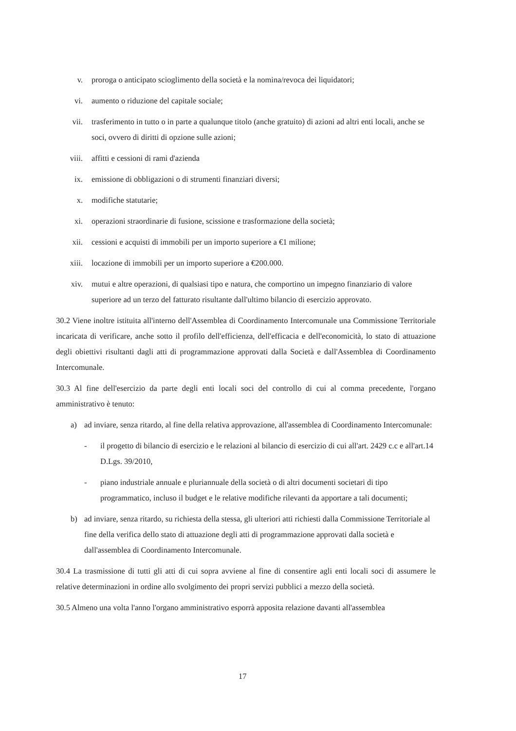v. proroga o anticipato scioglimento della società e la nomina/revoca dei liquidatori;
vi. aumento o riduzione del capitale sociale;
vii. trasferimento in tutto o in parte a qualunque titolo (anche gratuito) di azioni ad altri enti locali, anche se soci, ovvero di diritti di opzione sulle azioni;
viii. affitti e cessioni di rami d'azienda
ix. emissione di obbligazioni o di strumenti finanziari diversi;
x. modifiche statutarie;
xi. operazioni straordinarie di fusione, scissione e trasformazione della società;
xii. cessioni e acquisti di immobili per un importo superiore a €1 milione;
xiii. locazione di immobili per un importo superiore a €200.000.
xiv. mutui e altre operazioni, di qualsiasi tipo e natura, che comportino un impegno finanziario di valore superiore ad un terzo del fatturato risultante dall'ultimo bilancio di esercizio approvato.
30.2 Viene inoltre istituita all'interno dell'Assemblea di Coordinamento Intercomunale una Commissione Territoriale incaricata di verificare, anche sotto il profilo dell'efficienza, dell'efficacia e dell'economicità, lo stato di attuazione degli obiettivi risultanti dagli atti di programmazione approvati dalla Società e dall'Assemblea di Coordinamento Intercomunale.
30.3 Al fine dell'esercizio da parte degli enti locali soci del controllo di cui al comma precedente, l'organo amministrativo è tenuto:
a) ad inviare, senza ritardo, al fine della relativa approvazione, all'assemblea di Coordinamento Intercomunale:
- il progetto di bilancio di esercizio e le relazioni al bilancio di esercizio di cui all'art. 2429 c.c e all'art.14 D.Lgs. 39/2010,
- piano industriale annuale e pluriannuale della società o di altri documenti societari di tipo programmatico, incluso il budget e le relative modifiche rilevanti da apportare a tali documenti;
b) ad inviare, senza ritardo, su richiesta della stessa, gli ulteriori atti richiesti dalla Commissione Territoriale al fine della verifica dello stato di attuazione degli atti di programmazione approvati dalla società e dall'assemblea di Coordinamento Intercomunale.
30.4 La trasmissione di tutti gli atti di cui sopra avviene al fine di consentire agli enti locali soci di assumere le relative determinazioni in ordine allo svolgimento dei propri servizi pubblici a mezzo della società.
30.5 Almeno una volta l'anno l'organo amministrativo esporrà apposita relazione davanti all'assemblea
17